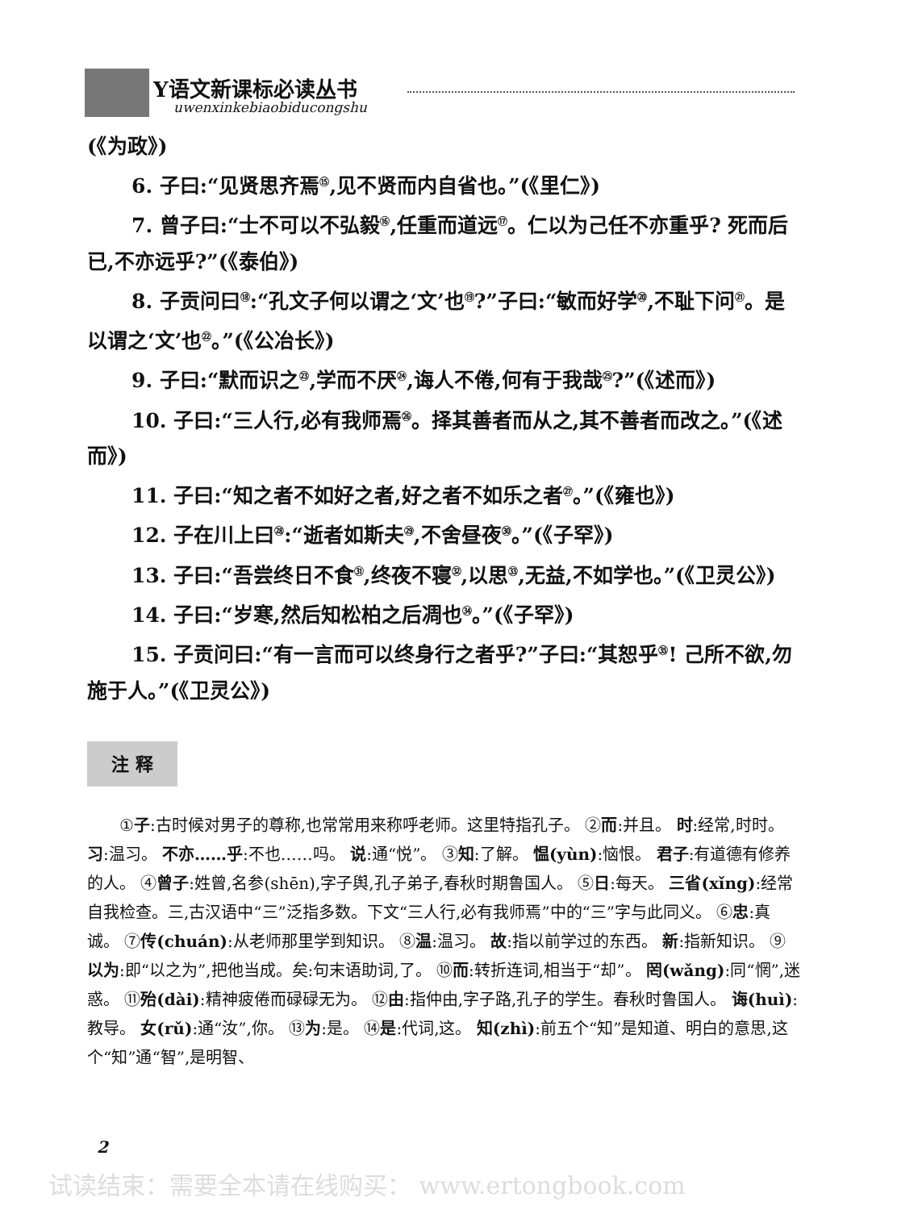Y语文新课标必读丛书
uwenxinkebiaobiducongshu
(《为政》)
6. 子曰:“见贤思齐焉<sup>⑮</sup>,见不贤而内自省也。”(《里仁》)
7. 曾子曰:“士不可以不弘毅<sup>⑯</sup>,任重而道远<sup>⑰</sup>。仁以为己任不亦重乎? 死而后已,不亦远乎?”(《泰伯》)
8. 子贡问曰<sup>⑱</sup>:“孔文子何以谓之‘文’也<sup>⑲</sup>?”子曰:“敏而好学<sup>⑳</sup>,不耻下问<sup>㉑</sup>。是以谓之‘文’也<sup>㉒</sup>。”(《公冶长》)
9. 子曰:“默而识之<sup>㉓</sup>,学而不厌<sup>㉔</sup>,诲人不倦,何有于我哉<sup>㉕</sup>?”(《述而》)
10. 子曰:“三人行,必有我师焉<sup>㉖</sup>。择其善者而从之,其不善者而改之。”(《述而》)
11. 子曰:“知之者不如好之者,好之者不如乐之者<sup>㉗</sup>。”(《雍也》)
12. 子在川上曰<sup>㉘</sup>:“逝者如斯夫<sup>㉙</sup>,不舍昼夜<sup>㉚</sup>。”(《子罕》)
13. 子曰:“吾尝终日不食<sup>㉛</sup>,终夜不寝<sup>㉜</sup>,以思<sup>㉝</sup>,无益,不如学也。”(《卫灵公》)
14. 子曰:“岁寒,然后知松柏之后凋也<sup>㉞</sup>。”(《子罕》)
15. 子贡问曰:“有一言而可以终身行之者乎?”子曰:“其恕乎<sup>㉟</sup>! 己所不欲,勿施于人。”(《卫灵公》)
注 释
①子:古时候对男子的尊称,也常常用来称呼老师。这里特指孔子。 ②而:并且。 时:经常,时时。 习:温习。 不亦……乎:不也……吗。 说:通“悦”。 ③知:了解。 愠(yùn):恼恨。 君子:有道德有修养的人。 ④曾子:姓曾,名参(shēn),字子舆,孔子弟子,春秋时期鲁国人。 ⑤日:每天。 三省(xǐng):经常自我检查。三,古汉语中“三”泛指多数。下文“三人行,必有我师焉”中的“三”字与此同义。 ⑥忠:真诚。 ⑦传(chuán):从老师那里学到知识。 ⑧温:温习。 故:指以前学过的东西。 新:指新知识。 ⑨以为:即“以之为”,把他当成。矣:句末语助词,了。 ⑩而:转折连词,相当于“却”。 罔(wǎng):同“惘”,迷惑。 ⑪殆(dài):精神疲倦而碌碌无为。 ⑫由:指仲由,字子路,孔子的学生。春秋时鲁国人。 诲(huì):教导。 女(rǔ):通“汝”,你。 ⑬为:是。 ⑭是:代词,这。 知(zhì):前五个“知”是知道、明白的意思,这个“知”通“智”,是明智、
2
试读结束：需要全本请在线购买： www.ertongbook.com